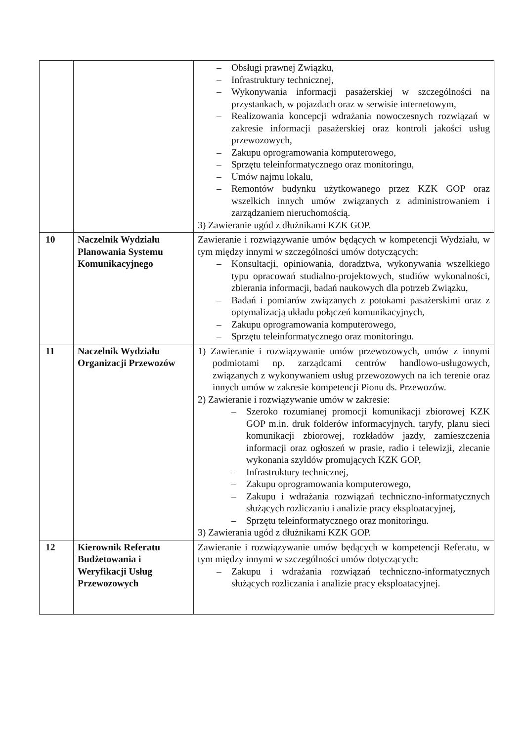| | | – Obsługi prawnej Związku, – Infrastruktury technicznej, – Wykonywania informacji pasażerskiej w szczególności na przystankach, w pojazdach oraz w serwisie internetowym, – Realizowania koncepcji wdrażania nowoczesnych rozwiązań w zakresie informacji pasażerskiej oraz kontroli jakości usług przewozowych, – Zakupu oprogramowania komputerowego, – Sprzętu teleinformatycznego oraz monitoringu, – Umów najmu lokalu, – Remontów budynku użytkowanego przez KZK GOP oraz wszelkich innych umów związanych z administrowaniem i zarządzaniem nieruchomością. 3) Zawieranie ugód z dłużnikami KZK GOP. |
| 10 | Naczelnik Wydziału Planowania Systemu Komunikacyjnego | Zawieranie i rozwiązywanie umów będących w kompetencji Wydziału, w tym między innymi w szczególności umów dotyczących: – Konsultacji, opiniowania, doradztwa, wykonywania wszelkiego typu opracowań studialno-projektowych, studiów wykonalności, zbierania informacji, badań naukowych dla potrzeb Związku, – Badań i pomiarów związanych z potokami pasażerskimi oraz z optymalizacją układu połączeń komunikacyjnych, – Zakupu oprogramowania komputerowego, – Sprzętu teleinformatycznego oraz monitoringu. |
| 11 | Naczelnik Wydziału Organizacji Przewozów | 1) Zawieranie i rozwiązywanie umów przewozowych, umów z innymi podmiotami np. zarządcami centrów handlowo-usługowych, związanych z wykonywaniem usług przewozowych na ich terenie oraz innych umów w zakresie kompetencji Pionu ds. Przewozów. 2) Zawieranie i rozwiązywanie umów w zakresie: – Szeroko rozumianej promocji komunikacji zbiorowej KZK GOP m.in. druk folderów informacyjnych, taryfy, planu sieci komunikacji zbiorowej, rozkładów jazdy, zamieszczenia informacji oraz ogłoszeń w prasie, radio i telewizji, zlecanie wykonania szyldów promujących KZK GOP, – Infrastruktury technicznej, – Zakupu oprogramowania komputerowego, – Zakupu i wdrażania rozwiązań techniczno-informatycznych służących rozliczaniu i analizie pracy eksploatacyjnej, – Sprzętu teleinformatycznego oraz monitoringu. 3) Zawierania ugód z dłużnikami KZK GOP. |
| 12 | Kierownik Referatu Budżetowania i Weryfikacji Usług Przewozowych | Zawieranie i rozwiązywanie umów będących w kompetencji Referatu, w tym między innymi w szczególności umów dotyczących: – Zakupu i wdrażania rozwiązań techniczno-informatycznych służących rozliczania i analizie pracy eksploatacyjnej. |